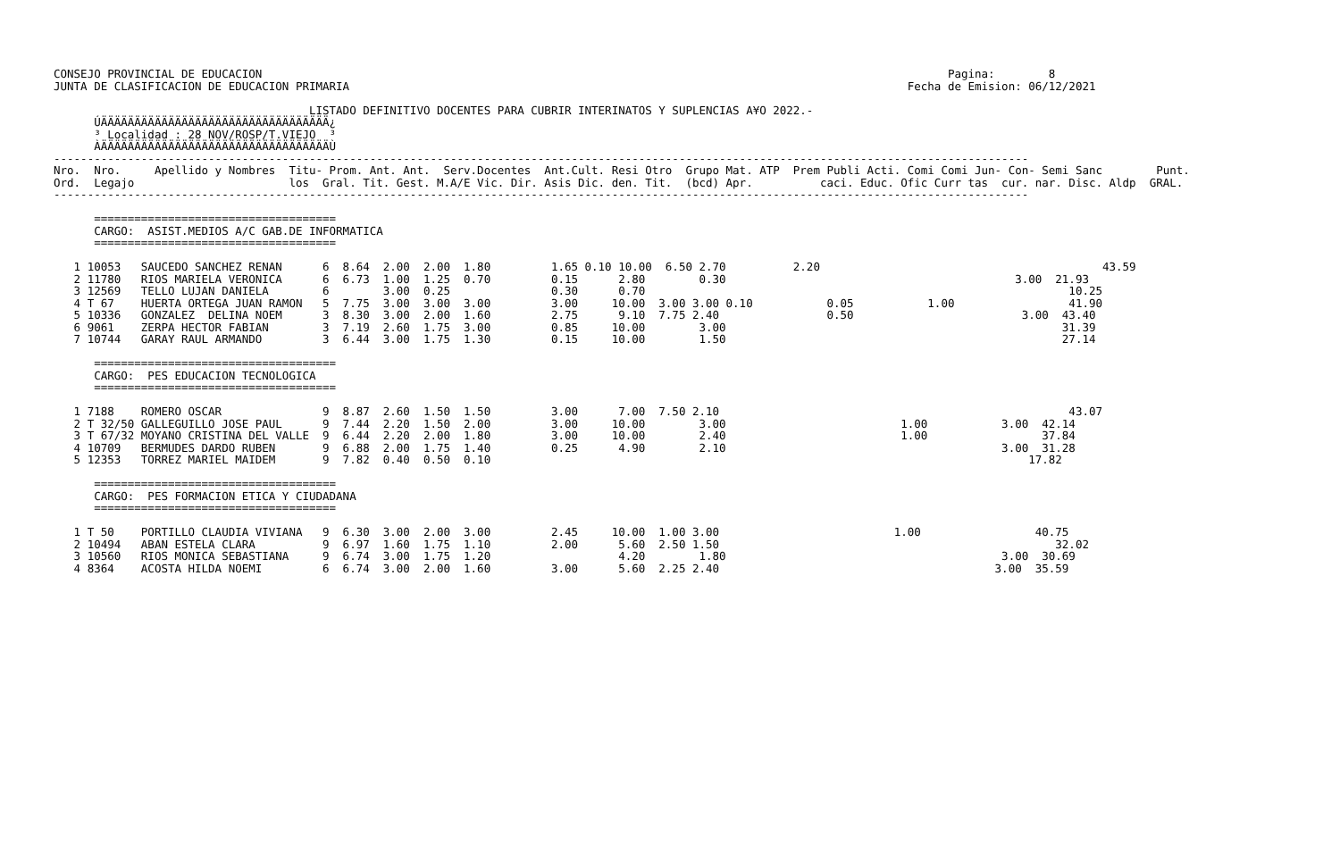CONSEJO PROVINCIAL DE EDUCACION                                                                                                      Pagina:        8
JUNTA DE CLASIFICACION DE EDUCACION PRIMARIA                                                                                   Fecha de Emision: 06/12/2021

                                      LISTADO DEFINITIVO DOCENTES PARA CUBRIR INTERINATOS Y SUPLENCIAS A¥O 2022.-
      ÚÄÄÄÄÄÄÄÄÄÄÄÄÄÄÄÄÄÄÄÄÄÄÄÄÄÄÄÄÄÄÄÄÄÄ¿
      ³ Localidad : 28 NOV/ROSP/T.VIEJO  ³
      ÀÄÄÄÄÄÄÄÄÄÄÄÄÄÄÄÄÄÄÄÄÄÄÄÄÄÄÄÄÄÄÄÄÄÄÙ
-------------------------------------------------------------------------------------------------------------------------------------------------
Nro.  Nro.     Apellido y Nombres  Titu- Prom. Ant. Ant.  Serv.Docentes  Ant.Cult. Resi Otro  Grupo Mat. ATP  Prem Publi Acti. Comi Comi Jun- Con- Semi Sanc        Punt.
Ord.  Legajo                       los  Gral. Tit. Gest. M.A/E Vic. Dir. Asis Dic. den. Tit.  (bcd) Apr.          caci. Educ. Ofic Curr tas  cur. nar. Disc. Aldp  GRAL.
-------------------------------------------------------------------------------------------------------------------------------------------------

      ====================================
      CARGO:  ASIST.MEDIOS A/C GAB.DE INFORMATICA
      ====================================

   1 10053   SAUCEDO SANCHEZ RENAN      6  8.64  2.00  2.00  1.80         1.65 0.10 10.00  6.50 2.70          2.20                                          43.59
   2 11780   RIOS MARIELA VERONICA      6  6.73  1.00  1.25  0.70         0.15      2.80        0.30                                           3.00  21.93
   3 12569   TELLO LUJAN DANIELA        6        3.00  0.25               0.30      0.70                                                               10.25
   4 T 67    HUERTA ORTEGA JUAN RAMON   5  7.75  3.00  3.00  3.00         3.00     10.00  3.00 3.00 0.10           0.05           1.00                 41.90
   5 10336   GONZALEZ  DELINA NOEM      3  8.30  3.00  2.00  1.60         2.75      9.10  7.75 2.40                0.50                         3.00  43.40
   6 9061    ZERPA HECTOR FABIAN        3  7.19  2.60  1.75  3.00         0.85     10.00        3.00                                                  31.39
   7 10744   GARAY RAUL ARMANDO         3  6.44  3.00  1.75  1.30         0.15     10.00        1.50                                                  27.14

      ====================================
      CARGO:  PES EDUCACION TECNOLOGICA
      ====================================

   1 7188    ROMERO OSCAR               9  8.87  2.60  1.50  1.50         3.00      7.00  7.50 2.10                                                    43.07
   2 T 32/50 GALLEGUILLO JOSE PAUL      9  7.44  2.20  1.50  2.00         3.00     10.00        3.00                          1.00           3.00  42.14
   3 T 67/32 MOYANO CRISTINA DEL VALLE  9  6.44  2.20  2.00  1.80         3.00     10.00        2.40                          1.00                 37.84
   4 10709   BERMUDES DARDO RUBEN       9  6.88  2.00  1.75  1.40         0.25      4.90        2.10                                         3.00  31.28
   5 12353   TORREZ MARIEL MAIDEM       9  7.82  0.40  0.50  0.10                                                                                17.82

      ====================================
      CARGO:  PES FORMACION ETICA Y CIUDADANA
      ====================================

   1 T 50    PORTILLO CLAUDIA VIVIANA   9  6.30  3.00  2.00  3.00         2.45     10.00  1.00 3.00                          1.00                 40.75
   2 10494   ABAN ESTELA CLARA          9  6.97  1.60  1.75  1.10         2.00      5.60  2.50 1.50                                                  32.02
   3 10560   RIOS MONICA SEBASTIANA     9  6.74  3.00  1.75  1.20                   4.20        1.80                                         3.00  30.69
   4 8364    ACOSTA HILDA NOEMI         6  6.74  3.00  2.00  1.60         3.00      5.60  2.25 2.40                                         3.00  35.59